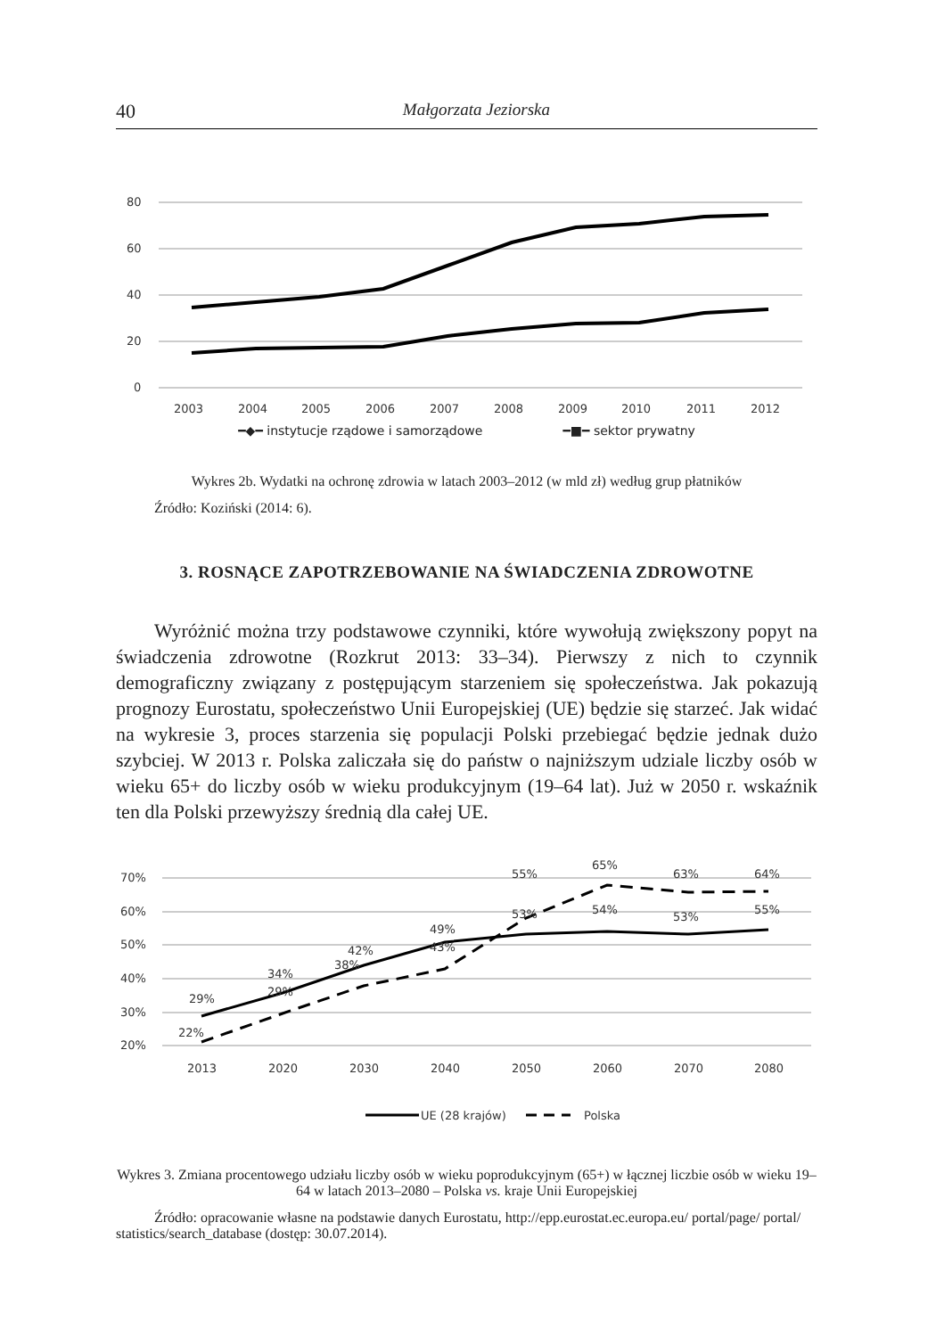40 Małgorzata Jeziorska
80
60
40
20
0
2003
2004
2005
2006
2007
2008
2009
2010
2011
2012
━◆━ instytucje rządowe i samorządowe ━■━ sektor prywatny
Wykres 2b. Wydatki na ochronę zdrowia w latach 2003–2012 (w mld zł) według grup płatników
Źródło: Koziński (2014: 6).
3. ROSNĄCE ZAPOTRZEBOWANIE NA ŚWIADCZENIA ZDROWOTNE
Wyróżnić można trzy podstawowe czynniki, które wywołują zwiększony popyt na świadczenia zdrowotne (Rozkrut 2013: 33–34). Pierwszy z nich to czynnik demograficzny związany z postępującym starzeniem się społeczeństwa. Jak pokazują prognozy Eurostatu, społeczeństwo Unii Europejskiej (UE) będzie się starzeć. Jak widać na wykresie 3, proces starzenia się populacji Polski przebiegać będzie jednak dużo szybciej. W 2013 r. Polska zaliczała się do państw o najniższym udziale liczby osób w wieku 65+ do liczby osób w wieku produkcyjnym (19–64 lat). Już w 2050 r. wskaźnik ten dla Polski przewyższy średnią dla całej UE.
70%
60%
50%
40%
30%
20%
29%
34%
42%
49%
53%
54%
53%
55%
22%
29%
38%
43%
55%
65%
63%
64%
2013
2020
2030
2040
2050
2060
2070
2080
UE (28 krajów)
Polska
Wykres 3. Zmiana procentowego udziału liczby osób w wieku poprodukcyjnym (65+) w łącznej liczbie osób w wieku 19–64 w latach 2013–2080 – Polska vs. kraje Unii Europejskiej
Źródło: opracowanie własne na podstawie danych Eurostatu, http://epp.eurostat.ec.europa.eu/ portal/page/ portal/ statistics/search_database (dostęp: 30.07.2014).